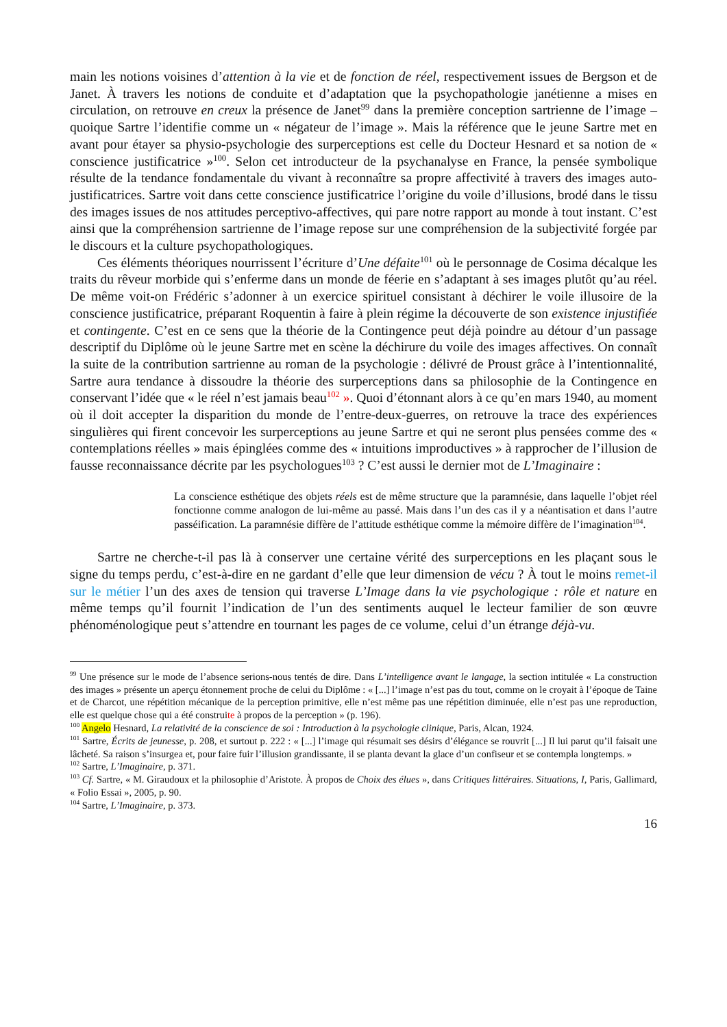main les notions voisines d’attention à la vie et de fonction de réel, respectivement issues de Bergson et de Janet. À travers les notions de conduite et d’adaptation que la psychopathologie janétienne a mises en circulation, on retrouve en creux la présence de Janet<sup>99</sup> dans la première conception sartrienne de l’image – quoique Sartre l’identifie comme un « négateur de l’image ». Mais la référence que le jeune Sartre met en avant pour étayer sa physio-psychologie des surperceptions est celle du Docteur Hesnard et sa notion de « conscience justificatrice »<sup>100</sup>. Selon cet introducteur de la psychanalyse en France, la pensée symbolique résulte de la tendance fondamentale du vivant à reconnaître sa propre affectivité à travers des images auto-justificatrices. Sartre voit dans cette conscience justificatrice l’origine du voile d’illusions, brodé dans le tissu des images issues de nos attitudes perceptivo-affectives, qui pare notre rapport au monde à tout instant. C’est ainsi que la compréhension sartrienne de l’image repose sur une compréhension de la subjectivité forgée par le discours et la culture psychopathologiques.
Ces éléments théoriques nourrissent l’écriture d’Une défaite<sup>101</sup> où le personnage de Cosima décalque les traits du rêveur morbide qui s’enferme dans un monde de féerie en s’adaptant à ses images plutôt qu’au réel. De même voit-on Frédéric s’adonner à un exercice spirituel consistant à déchirer le voile illusoire de la conscience justificatrice, préparant Roquentin à faire à plein régime la découverte de son existence injustifiée et contingente. C’est en ce sens que la théorie de la Contingence peut déjà poindre au détour d’un passage descriptif du Diplôme où le jeune Sartre met en scène la déchirure du voile des images affectives. On connaît la suite de la contribution sartrienne au roman de la psychologie : délivré de Proust grâce à l’intentionnalité, Sartre aura tendance à dissoudre la théorie des surperceptions dans sa philosophie de la Contingence en conservant l’idée que « le réel n’est jamais beau<sup>102</sup> ». Quoi d’étonnant alors à ce qu’en mars 1940, au moment où il doit accepter la disparition du monde de l’entre-deux-guerres, on retrouve la trace des expériences singulières qui firent concevoir les surperceptions au jeune Sartre et qui ne seront plus pensées comme des « contemplations réelles » mais épinglées comme des « intuitions improductives » à rapprocher de l’illusion de fausse reconnaissance décrite par les psychologues<sup>103</sup> ? C’est aussi le dernier mot de L’Imaginaire :
La conscience esthétique des objets réels est de même structure que la paramnésie, dans laquelle l’objet réel fonctionne comme analogon de lui-même au passé. Mais dans l’un des cas il y a néantisation et dans l’autre passéification. La paramnésie diffère de l’attitude esthétique comme la mémoire diffère de l’imagination<sup>104</sup>.
Sartre ne cherche-t-il pas là à conserver une certaine vérité des surperceptions en les plaçant sous le signe du temps perdu, c’est-à-dire en ne gardant d’elle que leur dimension de vécu ? À tout le moins remet-il sur le métier l’un des axes de tension qui traverse L’Image dans la vie psychologique : rôle et nature en même temps qu’il fournit l’indication de l’un des sentiments auquel le lecteur familier de son œuvre phénoménologique peut s’attendre en tournant les pages de ce volume, celui d’un étrange déjà-vu.
<sup>99</sup> Une présence sur le mode de l’absence serions-nous tentés de dire. Dans L’intelligence avant le langage, la section intitulée « La construction des images » présente un aperçu étonnement proche de celui du Diplôme : « [...] l’image n’est pas du tout, comme on le croyait à l’époque de Taine et de Charcot, une répétition mécanique de la perception primitive, elle n’est même pas une répétition diminuée, elle n’est pas une reproduction, elle est quelque chose qui a été construite à propos de la perception » (p. 196).
<sup>100</sup> Angelo Hesnard, La relativité de la conscience de soi : Introduction à la psychologie clinique, Paris, Alcan, 1924.
<sup>101</sup> Sartre, Écrits de jeunesse, p. 208, et surtout p. 222 : « [...] l’image qui résumait ses désirs d’élégance se rouvrit [...] Il lui parut qu’il faisait une lâcheté. Sa raison s’insurgea et, pour faire fuir l’illusion grandissante, il se planta devant la glace d’un confiseur et se contempla longtemps. »
<sup>102</sup> Sartre, L’Imaginaire, p. 371.
<sup>103</sup> Cf. Sartre, « M. Giraudoux et la philosophie d’Aristote. À propos de Choix des élues », dans Critiques littéraires. Situations, I, Paris, Gallimard, « Folio Essai », 2005, p. 90.
<sup>104</sup> Sartre, L’Imaginaire, p. 373.
16